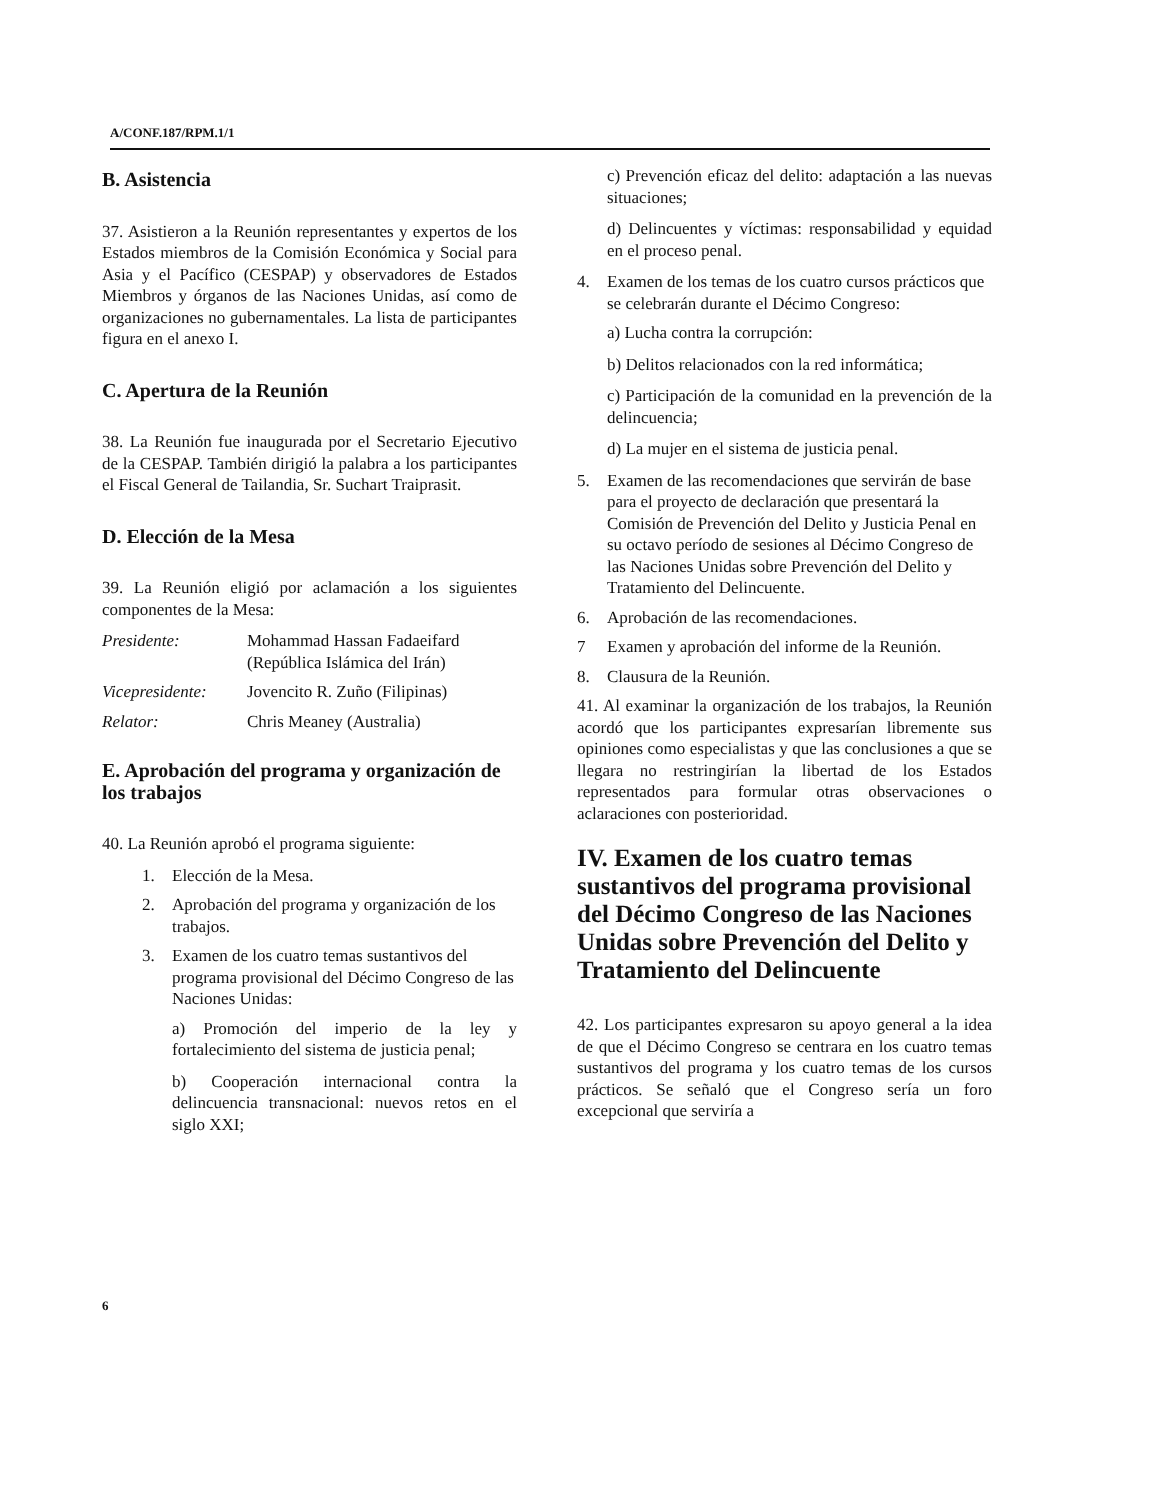A/CONF.187/RPM.1/1
B. Asistencia
37. Asistieron a la Reunión representantes y expertos de los Estados miembros de la Comisión Económica y Social para Asia y el Pacífico (CESPAP) y observadores de Estados Miembros y órganos de las Naciones Unidas, así como de organizaciones no gubernamentales. La lista de participantes figura en el anexo I.
C. Apertura de la Reunión
38. La Reunión fue inaugurada por el Secretario Ejecutivo de la CESPAP. También dirigió la palabra a los participantes el Fiscal General de Tailandia, Sr. Suchart Traiprasit.
D. Elección de la Mesa
39. La Reunión eligió por aclamación a los siguientes componentes de la Mesa:
| Presidente: | Mohammad Hassan Fadaeifard (República Islámica del Irán) |
| Vicepresidente: | Jovencito R. Zuño (Filipinas) |
| Relator: | Chris Meaney (Australia) |
E. Aprobación del programa y organización de los trabajos
40. La Reunión aprobó el programa siguiente:
1. Elección de la Mesa.
2. Aprobación del programa y organización de los trabajos.
3. Examen de los cuatro temas sustantivos del programa provisional del Décimo Congreso de las Naciones Unidas:
a) Promoción del imperio de la ley y fortalecimiento del sistema de justicia penal;
b) Cooperación internacional contra la delincuencia transnacional: nuevos retos en el siglo XXI;
c) Prevención eficaz del delito: adaptación a las nuevas situaciones;
d) Delincuentes y víctimas: responsabilidad y equidad en el proceso penal.
4. Examen de los temas de los cuatro cursos prácticos que se celebrarán durante el Décimo Congreso:
a) Lucha contra la corrupción:
b) Delitos relacionados con la red informática;
c) Participación de la comunidad en la prevención de la delincuencia;
d) La mujer en el sistema de justicia penal.
5. Examen de las recomendaciones que servirán de base para el proyecto de declaración que presentará la Comisión de Prevención del Delito y Justicia Penal en su octavo período de sesiones al Décimo Congreso de las Naciones Unidas sobre Prevención del Delito y Tratamiento del Delincuente.
6. Aprobación de las recomendaciones.
7 Examen y aprobación del informe de la Reunión.
8. Clausura de la Reunión.
41. Al examinar la organización de los trabajos, la Reunión acordó que los participantes expresarían libremente sus opiniones como especialistas y que las conclusiones a que se llegara no restringirían la libertad de los Estados representados para formular otras observaciones o aclaraciones con posterioridad.
IV. Examen de los cuatro temas sustantivos del programa provisional del Décimo Congreso de las Naciones Unidas sobre Prevención del Delito y Tratamiento del Delincuente
42. Los participantes expresaron su apoyo general a la idea de que el Décimo Congreso se centrara en los cuatro temas sustantivos del programa y los cuatro temas de los cursos prácticos. Se señaló que el Congreso sería un foro excepcional que serviría a
6